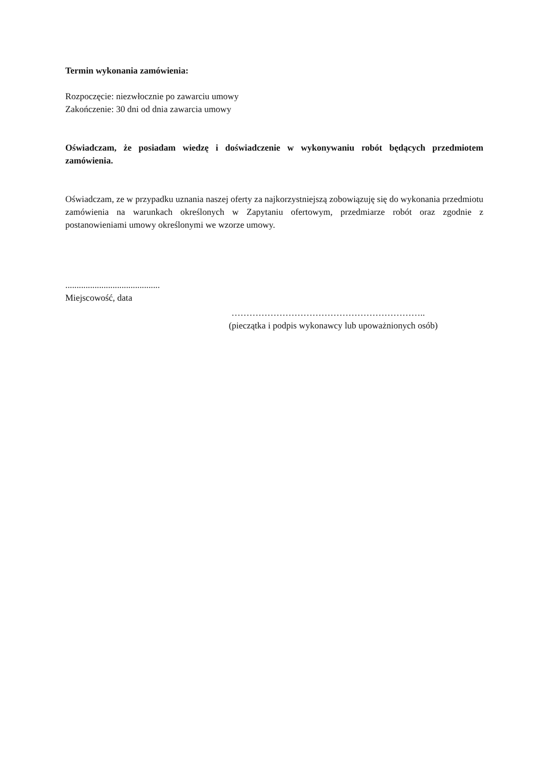Termin wykonania zamówienia:
Rozpoczęcie: niezwłocznie po zawarciu umowy
Zakończenie: 30 dni od dnia zawarcia umowy
Oświadczam, że posiadam wiedzę i doświadczenie w wykonywaniu robót będących przedmiotem zamówienia.
Oświadczam, ze w przypadku uznania naszej oferty za najkorzystniejszą zobowiązuję się do wykonania przedmiotu zamówienia na warunkach określonych w Zapytaniu ofertowym, przedmiarze robót oraz zgodnie z postanowieniami umowy określonymi we wzorze umowy.
..........................................
Miejscowość, data
………………………………………………………..
(pieczątka i podpis wykonawcy lub upoważnionych osób)